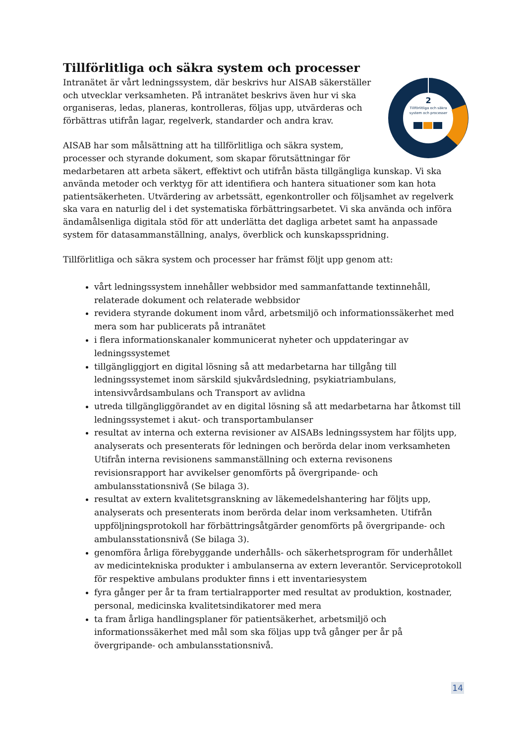Tillförlitliga och säkra system och processer
2
Tillförlitliga och säkra
system och processer
Intranätet är vårt ledningssystem, där beskrivs hur AISAB säkerställer och utvecklar verksamheten. På intranätet beskrivs även hur vi ska organiseras, ledas, planeras, kontrolleras, följas upp, utvärderas och förbättras utifrån lagar, regelverk, standarder och andra krav.
AISAB har som målsättning att ha tillförlitliga och säkra system, processer och styrande dokument, som skapar förutsättningar för medarbetaren att arbeta säkert, effektivt och utifrån bästa tillgängliga kunskap. Vi ska använda metoder och verktyg för att identifiera och hantera situationer som kan hota patientsäkerheten. Utvärdering av arbetssätt, egenkontroller och följsamhet av regelverk ska vara en naturlig del i det systematiska förbättringsarbetet. Vi ska använda och införa ändamålsenliga digitala stöd för att underlätta det dagliga arbetet samt ha anpassade system för datasammanställning, analys, överblick och kunskapsspridning.
Tillförlitliga och säkra system och processer har främst följt upp genom att:
vårt ledningssystem innehåller webbsidor med sammanfattande textinnehåll, relaterade dokument och relaterade webbsidor
revidera styrande dokument inom vård, arbetsmiljö och informationssäkerhet med mera som har publicerats på intranätet
i flera informationskanaler kommunicerat nyheter och uppdateringar av ledningssystemet
tillgängliggjort en digital lösning så att medarbetarna har tillgång till ledningssystemet inom särskild sjukvårdsledning, psykiatriambulans, intensivvårdsambulans och Transport av avlidna
utreda tillgängliggörandet av en digital lösning så att medarbetarna har åtkomst till ledningssystemet i akut- och transportambulanser
resultat av interna och externa revisioner av AISABs ledningssystem har följts upp, analyserats och presenterats för ledningen och berörda delar inom verksamheten Utifrån interna revisionens sammanställning och externa revisonens revisionsrapport har avvikelser genomförts på övergripande- och ambulansstationsnivå (Se bilaga 3).
resultat av extern kvalitetsgranskning av läkemedelshantering har följts upp, analyserats och presenterats inom berörda delar inom verksamheten. Utifrån uppföljningsprotokoll har förbättringsåtgärder genomförts på övergripande- och ambulansstationsnivå (Se bilaga 3).
genomföra årliga förebyggande underhålls- och säkerhetsprogram för underhållet av medicintekniska produkter i ambulanserna av extern leverantör. Serviceprotokoll för respektive ambulans produkter finns i ett inventariesystem
fyra gånger per år ta fram tertialrapporter med resultat av produktion, kostnader, personal, medicinska kvalitetsindikatorer med mera
ta fram årliga handlingsplaner för patientsäkerhet, arbetsmiljö och informationssäkerhet med mål som ska följas upp två gånger per år på övergripande- och ambulansstationsnivå.
14